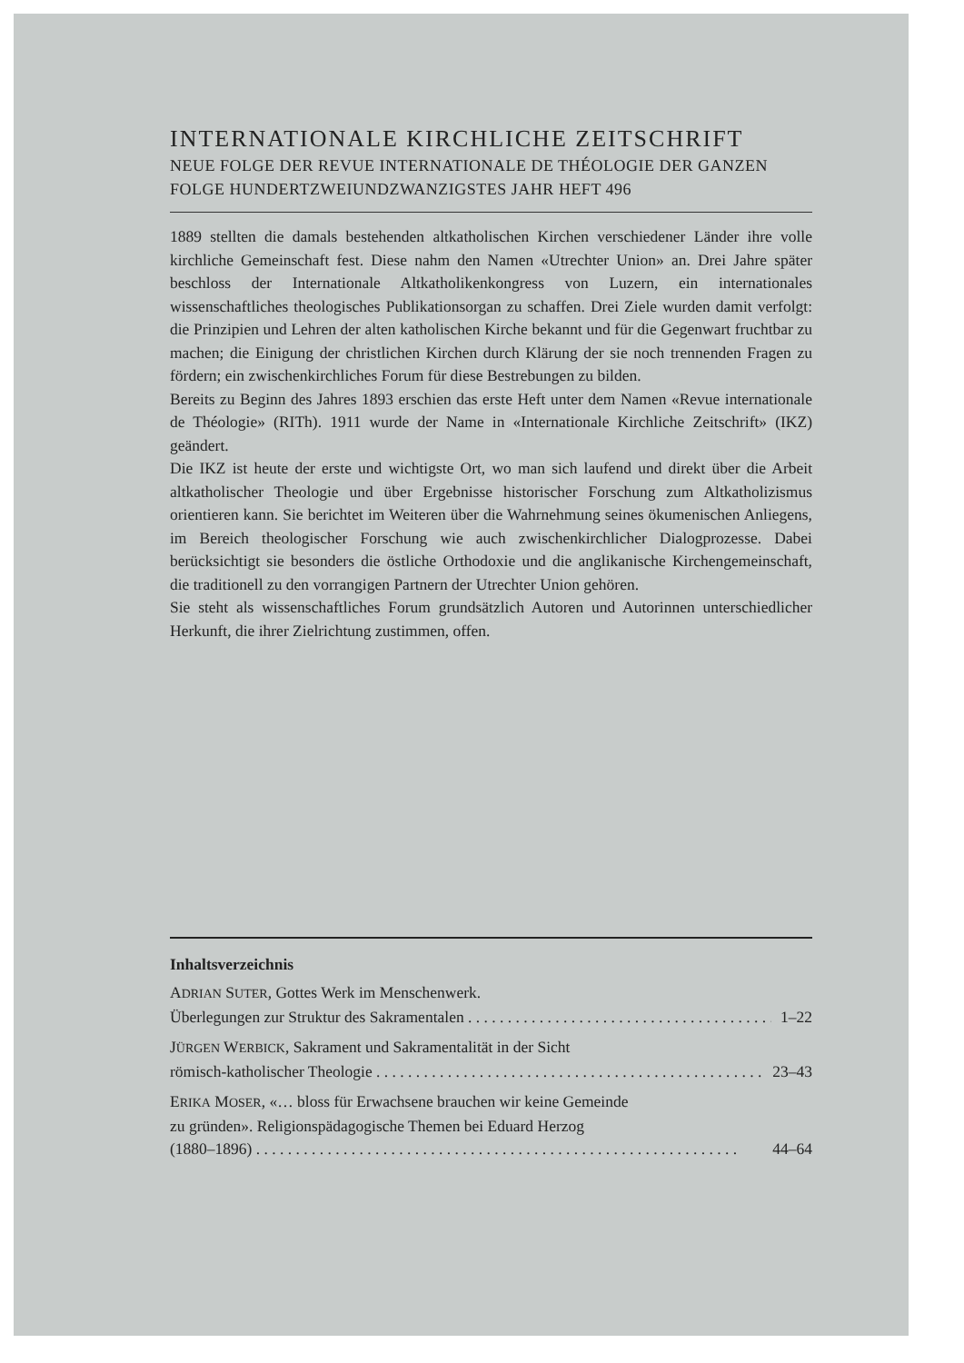INTERNATIONALE KIRCHLICHE ZEITSCHRIFT
NEUE FOLGE DER REVUE INTERNATIONALE DE THÉOLOGIE DER GANZEN FOLGE HUNDERTZWEIUNDZWANZIGSTES JAHR HEFT 496
1889 stellten die damals bestehenden altkatholischen Kirchen verschiedener Länder ihre volle kirchliche Gemeinschaft fest. Diese nahm den Namen «Utrechter Union» an. Drei Jahre später beschloss der Internationale Altkatholikenkongress von Luzern, ein internationales wissenschaftliches theologisches Publikationsorgan zu schaffen. Drei Ziele wurden damit verfolgt: die Prinzipien und Lehren der alten katholischen Kirche bekannt und für die Gegenwart fruchtbar zu machen; die Einigung der christlichen Kirchen durch Klärung der sie noch trennenden Fragen zu fördern; ein zwischenkirchliches Forum für diese Bestrebungen zu bilden.
Bereits zu Beginn des Jahres 1893 erschien das erste Heft unter dem Namen «Revue internationale de Théologie» (RITh). 1911 wurde der Name in «Internationale Kirchliche Zeitschrift» (IKZ) geändert.
Die IKZ ist heute der erste und wichtigste Ort, wo man sich laufend und direkt über die Arbeit altkatholischer Theologie und über Ergebnisse historischer Forschung zum Altkatholizismus orientieren kann. Sie berichtet im Weiteren über die Wahrnehmung seines ökumenischen Anliegens, im Bereich theologischer Forschung wie auch zwischenkirchlicher Dialogprozesse. Dabei berücksichtigt sie besonders die östliche Orthodoxie und die anglikanische Kirchengemeinschaft, die traditionell zu den vorrangigen Partnern der Utrechter Union gehören.
Sie steht als wissenschaftliches Forum grundsätzlich Autoren und Autorinnen unterschiedlicher Herkunft, die ihrer Zielrichtung zustimmen, offen.
Inhaltsverzeichnis
ADRIAN SUTER, Gottes Werk im Menschenwerk.
Überlegungen zur Struktur des Sakramentalen . . . . . . . . . . . . . . . . . . . . . . . . . . . . . . . . . . . . . . . . 1–22
JÜRGEN WERBICK, Sakrament und Sakramentalität in der Sicht
römisch-katholischer Theologie . . . . . . . . . . . . . . . . . . . . . . . . . . . . . . . . . . . . . . . . . . . . . . . . . . 23–43
ERIKA MOSER, «… bloss für Erwachsene brauchen wir keine Gemeinde
zu gründen». Religionspädagogische Themen bei Eduard Herzog
(1880–1896) . . . . . . . . . . . . . . . . . . . . . . . . . . . . . . . . . . . . . . . . . . . . . . . . . . . . . . . . . . . . . 44–64